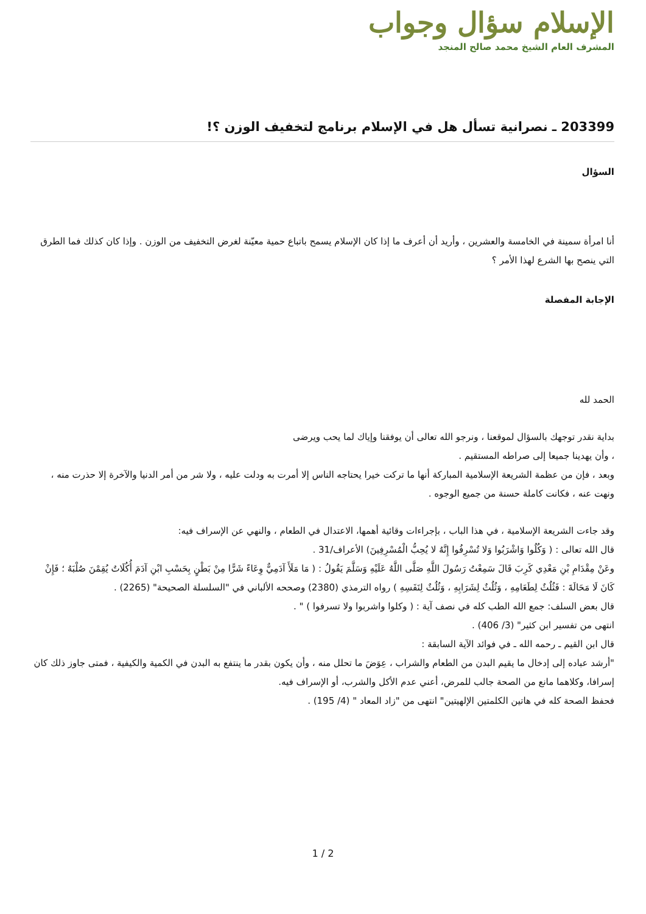الإسلام سؤال وجواب
المشرف العام الشيخ محمد صالح المنجد
203399 ـ نصرانية تسأل هل في الإسلام برنامج لتخفيف الوزن ؟!
السؤال
أنا امرأة سمينة في الخامسة والعشرين ، وأريد أن أعرف ما إذا كان الإسلام يسمح باتباع حمية معيّنة لغرض التخفيف من الوزن . وإذا كان كذلك فما الطرق التي ينصح بها الشرع لهذا الأمر ؟
الإجابة المفصلة
الحمد لله
بداية نقدر توجهك بالسؤال لموقعنا ، ونرجو الله تعالى أن يوفقنا وإياك لما يحب ويرضى
، وأن يهدينا جميعا إلى صراطه المستقيم .
وبعد ، فإن من عظمة الشريعة الإسلامية المباركة أنها ما تركت خيرا يحتاجه الناس إلا أمرت به ودلت عليه ، ولا شر من أمر الدنيا والآخرة إلا حذرت منه ، ونهت عنه ، فكانت كاملة حسنة من جميع الوجوه .
وقد جاءت الشريعة الإسلامية ، في هذا الباب ، بإجراءات وقائية أهمها، الاعتدال في الطعام ، والنهي عن الإسراف فيه:
قال الله تعالى : ( وَكُلُوا وَاشْرَبُوا وَلا تُسْرِفُوا إِنَّهُ لا يُحِبُّ الْمُسْرِفِينَ) الأعراف/31 .
وعَنْ مِقْدَامِ بْنِ مَعْدِي كَرِبَ قَالَ سَمِعْتُ رَسُولَ اللَّهِ صَلَّى اللَّهُ عَلَيْهِ وَسَلَّمَ يَقُولُ : ( مَا مَلَأَ آدَمِيٌّ وِعَاءً شَرًّا مِنْ بَطْنٍ بِحَسْبِ ابْنِ آدَمَ أُكُلَاتٌ يُقِمْنَ صُلْبَهُ ؛ فَإِنْ كَانَ لَا مَحَالَةَ : فَثُلُثٌ لِطَعَامِهِ ، وَثُلُثٌ لِشَرَابِهِ ، وَثُلُثٌ لِنَفَسِهِ ) رواه الترمذي (2380) وصححه الألباني في "السلسلة الصحيحة" (2265) .
قال بعض السلف: جمع الله الطب كله في نصف آية : ( وكلوا واشربوا ولا تسرفوا ) " .
انتهى من تفسير ابن كثير" (3/ 406) .
قال ابن القيم ـ رحمه الله ـ في فوائد الآية السابقة :
"أرشد عباده إلى إدخال ما يقيم البدن من الطعام والشراب ، عِوَضَ ما تحلل منه ، وأن يكون بقدر ما ينتفع به البدن في الكمية والكيفية ، فمتى جاوز ذلك كان إسرافا، وكلاهما مانع من الصحة جالب للمرض، أعني عدم الأكل والشرب، أو الإسراف فيه.
فحفظ الصحة كله في هاتين الكلمتين الإلهيتين" انتهى من "زاد المعاد " (4/ 195) .
1 / 2